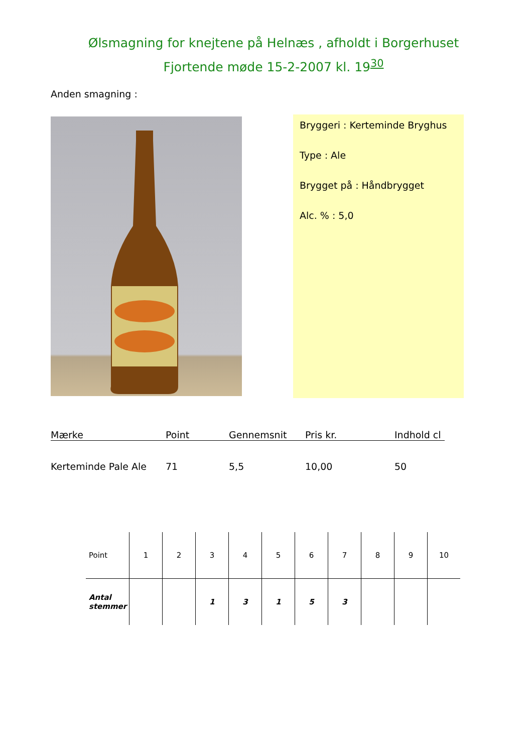Ølsmagning for knejtene på Helnæs , afholdt i Borgerhuset
Fjortende møde 15-2-2007 kl. 19<sup>30</sup>
Anden smagning :
Bryggeri : Kerteminde Bryghus
Type : Ale
Brygget på : Håndbrygget
Alc. % : 5,0
| Mærke | Point | Gennemsnit | Pris kr. | Indhold cl |
| --- | --- | --- | --- | --- |
| Kerteminde Pale Ale | 71 | 5,5 | 10,00 | 50 |
| Point | 1 | 2 | 3 | 4 | 5 | 6 | 7 | 8 | 9 | 10 |
| Antal stemmer | | | 1 | 3 | 1 | 5 | 3 | | | |